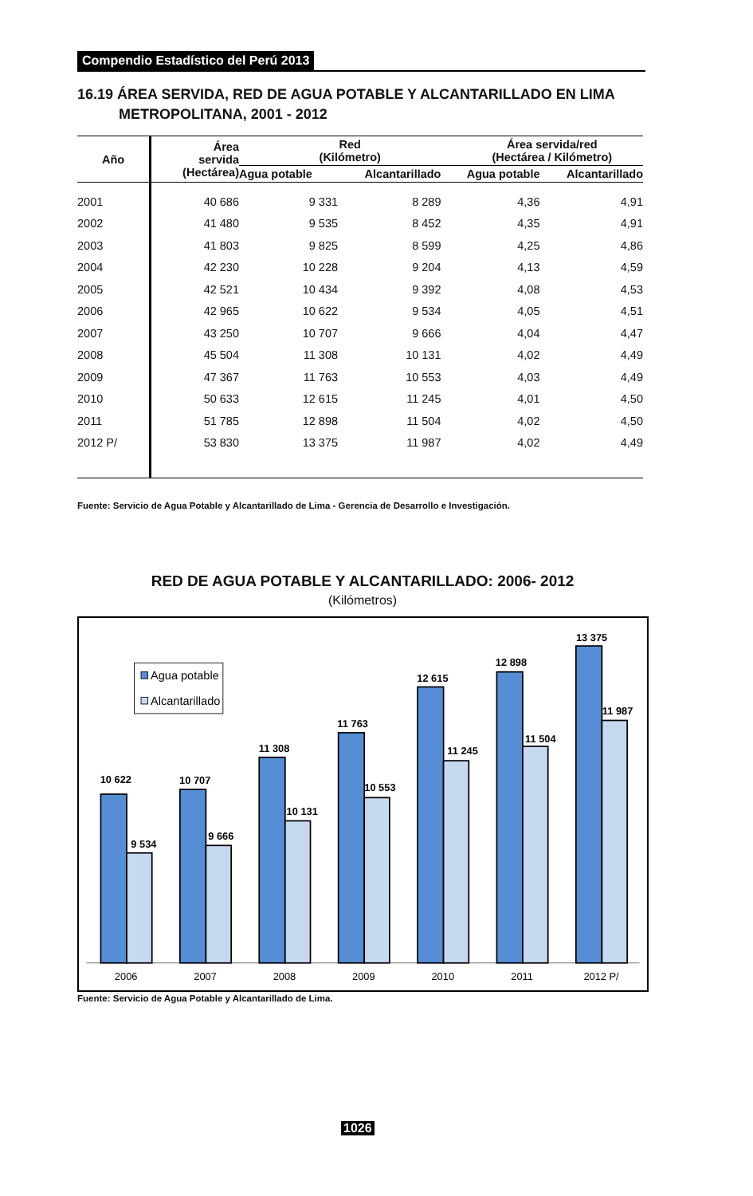Compendio Estadístico del Perú 2013
16.19 ÁREA SERVIDA, RED DE AGUA POTABLE Y ALCANTARILLADO EN LIMA
METROPOLITANA, 2001 - 2012
| Año | Área servida (Hectárea) | Red (Kilómetro) | | Área servida/red (Hectárea / Kilómetro) | |
| --- | --- | --- | --- | --- | --- |
| | | Agua potable | Alcantarillado | Agua potable | Alcantarillado |
| 2001 | 40 686 | 9 331 | 8 289 | 4,36 | 4,91 |
| 2002 | 41 480 | 9 535 | 8 452 | 4,35 | 4,91 |
| 2003 | 41 803 | 9 825 | 8 599 | 4,25 | 4,86 |
| 2004 | 42 230 | 10 228 | 9 204 | 4,13 | 4,59 |
| 2005 | 42 521 | 10 434 | 9 392 | 4,08 | 4,53 |
| 2006 | 42 965 | 10 622 | 9 534 | 4,05 | 4,51 |
| 2007 | 43 250 | 10 707 | 9 666 | 4,04 | 4,47 |
| 2008 | 45 504 | 11 308 | 10 131 | 4,02 | 4,49 |
| 2009 | 47 367 | 11 763 | 10 553 | 4,03 | 4,49 |
| 2010 | 50 633 | 12 615 | 11 245 | 4,01 | 4,50 |
| 2011 | 51 785 | 12 898 | 11 504 | 4,02 | 4,50 |
| 2012 P/ | 53 830 | 13 375 | 11 987 | 4,02 | 4,49 |
Fuente: Servicio de Agua Potable y Alcantarillado de Lima - Gerencia de Desarrollo e Investigación.
RED DE AGUA POTABLE Y ALCANTARILLADO: 2006- 2012
(Kilómetros)
10 622
9 534
10 707
9 666
11 308
10 131
11 763
10 553
12 615
11 245
12 898
11 504
13 375
11 987
2006
2007
2008
2009
2010
2011
2012 P/
Agua potable
Alcantarillado
Fuente: Servicio de Agua Potable y Alcantarillado de Lima.
1026